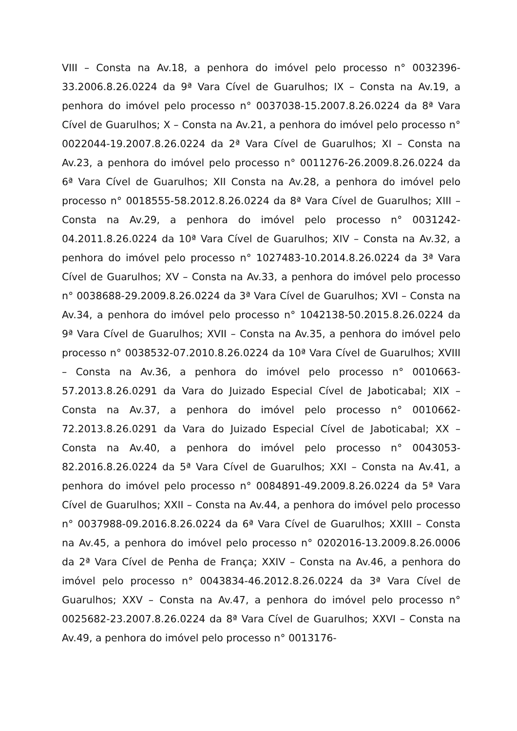VIII – Consta na Av.18, a penhora do imóvel pelo processo n° 0032396-33.2006.8.26.0224 da 9ª Vara Cível de Guarulhos; IX – Consta na Av.19, a penhora do imóvel pelo processo n° 0037038-15.2007.8.26.0224 da 8ª Vara Cível de Guarulhos; X – Consta na Av.21, a penhora do imóvel pelo processo n° 0022044-19.2007.8.26.0224 da 2ª Vara Cível de Guarulhos; XI – Consta na Av.23, a penhora do imóvel pelo processo n° 0011276-26.2009.8.26.0224 da 6ª Vara Cível de Guarulhos; XII Consta na Av.28, a penhora do imóvel pelo processo n° 0018555-58.2012.8.26.0224 da 8ª Vara Cível de Guarulhos; XIII – Consta na Av.29, a penhora do imóvel pelo processo n° 0031242-04.2011.8.26.0224 da 10ª Vara Cível de Guarulhos; XIV – Consta na Av.32, a penhora do imóvel pelo processo n° 1027483-10.2014.8.26.0224 da 3ª Vara Cível de Guarulhos; XV – Consta na Av.33, a penhora do imóvel pelo processo n° 0038688-29.2009.8.26.0224 da 3ª Vara Cível de Guarulhos; XVI – Consta na Av.34, a penhora do imóvel pelo processo n° 1042138-50.2015.8.26.0224 da 9ª Vara Cível de Guarulhos; XVII – Consta na Av.35, a penhora do imóvel pelo processo n° 0038532-07.2010.8.26.0224 da 10ª Vara Cível de Guarulhos; XVIII – Consta na Av.36, a penhora do imóvel pelo processo n° 0010663-57.2013.8.26.0291 da Vara do Juizado Especial Cível de Jaboticabal; XIX – Consta na Av.37, a penhora do imóvel pelo processo n° 0010662-72.2013.8.26.0291 da Vara do Juizado Especial Cível de Jaboticabal; XX – Consta na Av.40, a penhora do imóvel pelo processo n° 0043053-82.2016.8.26.0224 da 5ª Vara Cível de Guarulhos; XXI – Consta na Av.41, a penhora do imóvel pelo processo n° 0084891-49.2009.8.26.0224 da 5ª Vara Cível de Guarulhos; XXII – Consta na Av.44, a penhora do imóvel pelo processo n° 0037988-09.2016.8.26.0224 da 6ª Vara Cível de Guarulhos; XXIII – Consta na Av.45, a penhora do imóvel pelo processo n° 0202016-13.2009.8.26.0006 da 2ª Vara Cível de Penha de França; XXIV – Consta na Av.46, a penhora do imóvel pelo processo n° 0043834-46.2012.8.26.0224 da 3ª Vara Cível de Guarulhos; XXV – Consta na Av.47, a penhora do imóvel pelo processo n° 0025682-23.2007.8.26.0224 da 8ª Vara Cível de Guarulhos; XXVI – Consta na Av.49, a penhora do imóvel pelo processo n° 0013176-